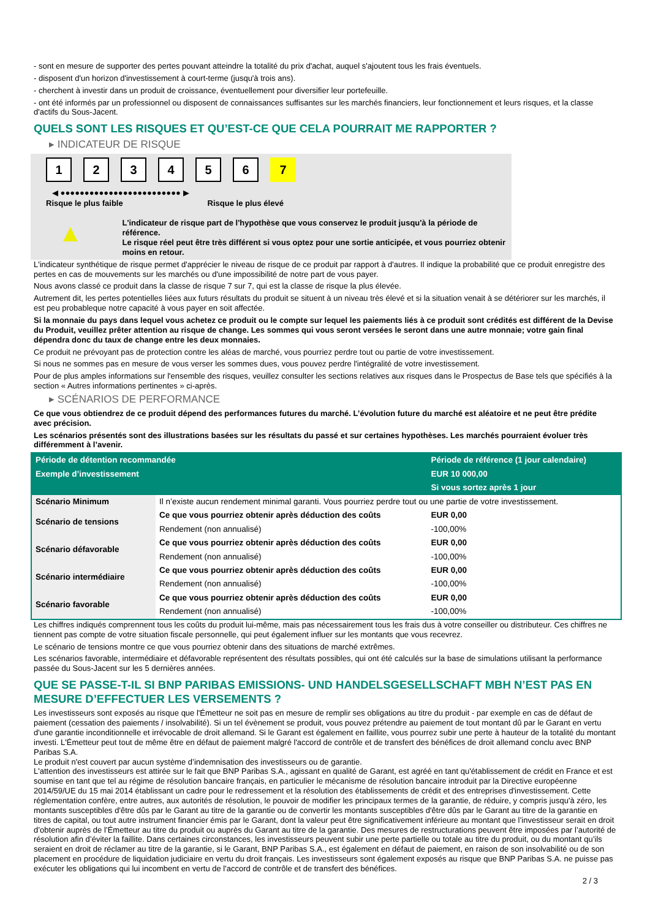- sont en mesure de supporter des pertes pouvant atteindre la totalité du prix d'achat, auquel s'ajoutent tous les frais éventuels.
- disposent d'un horizon d'investissement à court-terme (jusqu'à trois ans).
- cherchent à investir dans un produit de croissance, éventuellement pour diversifier leur portefeuille.
- ont été informés par un professionnel ou disposent de connaissances suffisantes sur les marchés financiers, leur fonctionnement et leurs risques, et la classe d'actifs du Sous-Jacent.
QUELS SONT LES RISQUES ET QU’EST-CE QUE CELA POURRAIT ME RAPPORTER ?
▸ INDICATEUR DE RISQUE
1234567
◀ ●●●●●●●●●●●●●●●●●●●●●●●●● ▶
Risque le plus faible Risque le plus élevé
▲
L'indicateur de risque part de l'hypothèse que vous conservez le produit jusqu'à la période de référence.
Le risque réel peut être très différent si vous optez pour une sortie anticipée, et vous pourriez obtenir moins en retour.
L'indicateur synthétique de risque permet d'apprécier le niveau de risque de ce produit par rapport à d'autres. Il indique la probabilité que ce produit enregistre des pertes en cas de mouvements sur les marchés ou d'une impossibilité de notre part de vous payer.
Nous avons classé ce produit dans la classe de risque 7 sur 7, qui est la classe de risque la plus élevée.
Autrement dit, les pertes potentielles liées aux futurs résultats du produit se situent à un niveau très élevé et si la situation venait à se détériorer sur les marchés, il est peu probableque notre capacité à vous payer en soit affectée.
Si la monnaie du pays dans lequel vous achetez ce produit ou le compte sur lequel les paiements liés à ce produit sont crédités est différent de la Devise du Produit, veuillez prêter attention au risque de change. Les sommes qui vous seront versées le seront dans une autre monnaie; votre gain final dépendra donc du taux de change entre les deux monnaies.
Ce produit ne prévoyant pas de protection contre les aléas de marché, vous pourriez perdre tout ou partie de votre investissement.
Si nous ne sommes pas en mesure de vous verser les sommes dues, vous pouvez perdre l'intégralité de votre investissement.
Pour de plus amples informations sur l'ensemble des risques, veuillez consulter les sections relatives aux risques dans le Prospectus de Base tels que spécifiés à la section « Autres informations pertinentes » ci-après.
▸ SCÉNARIOS DE PERFORMANCE
Ce que vous obtiendrez de ce produit dépend des performances futures du marché. L’évolution future du marché est aléatoire et ne peut être prédite avec précision.
Les scénarios présentés sont des illustrations basées sur les résultats du passé et sur certaines hypothèses. Les marchés pourraient évoluer très différemment à l’avenir.
| Période de détention recommandée | | Période de référence (1 jour calendaire) |
| Exemple d’investissement | | EUR 10 000,00 |
| | | Si vous sortez après 1 jour |
| Scénario Minimum | Il n’existe aucun rendement minimal garanti. Vous pourriez perdre tout ou une partie de votre investissement. | |
| Scénario de tensions | Ce que vous pourriez obtenir après déduction des coûts | EUR 0,00 |
| | Rendement (non annualisé) | -100,00% |
| Scénario défavorable | Ce que vous pourriez obtenir après déduction des coûts | EUR 0,00 |
| | Rendement (non annualisé) | -100,00% |
| Scénario intermédiaire | Ce que vous pourriez obtenir après déduction des coûts | EUR 0,00 |
| | Rendement (non annualisé) | -100,00% |
| Scénario favorable | Ce que vous pourriez obtenir après déduction des coûts | EUR 0,00 |
| | Rendement (non annualisé) | -100,00% |
Les chiffres indiqués comprennent tous les coûts du produit lui-même, mais pas nécessairement tous les frais dus à votre conseiller ou distributeur. Ces chiffres ne tiennent pas compte de votre situation fiscale personnelle, qui peut également influer sur les montants que vous recevrez.
Le scénario de tensions montre ce que vous pourriez obtenir dans des situations de marché extrêmes.
Les scénarios favorable, intermédiaire et défavorable représentent des résultats possibles, qui ont été calculés sur la base de simulations utilisant la performance passée du Sous-Jacent sur les 5 dernières années.
QUE SE PASSE-T-IL SI BNP PARIBAS EMISSIONS- UND HANDELSGESELLSCHAFT MBH N’EST PAS EN MESURE D’EFFECTUER LES VERSEMENTS ?
Les investisseurs sont exposés au risque que l'Émetteur ne soit pas en mesure de remplir ses obligations au titre du produit - par exemple en cas de défaut de paiement (cessation des paiements / insolvabilité). Si un tel évènement se produit, vous pouvez prétendre au paiement de tout montant dû par le Garant en vertu d'une garantie inconditionnelle et irrévocable de droit allemand. Si le Garant est également en faillite, vous pourrez subir une perte à hauteur de la totalité du montant investi. L'Émetteur peut tout de même être en défaut de paiement malgré l'accord de contrôle et de transfert des bénéfices de droit allemand conclu avec BNP Paribas S.A.
Le produit n'est couvert par aucun système d’indemnisation des investisseurs ou de garantie.
L'attention des investisseurs est attirée sur le fait que BNP Paribas S.A., agissant en qualité de Garant, est agréé en tant qu'établissement de crédit en France et est soumise en tant que tel au régime de résolution bancaire français, en particulier le mécanisme de résolution bancaire introduit par la Directive européenne 2014/59/UE du 15 mai 2014 établissant un cadre pour le redressement et la résolution des établissements de crédit et des entreprises d'investissement. Cette réglementation confère, entre autres, aux autorités de résolution, le pouvoir de modifier les principaux termes de la garantie, de réduire, y compris jusqu'à zéro, les montants susceptibles d'être dûs par le Garant au titre de la garantie ou de convertir les montants susceptibles d'être dûs par le Garant au titre de la garantie en titres de capital, ou tout autre instrument financier émis par le Garant, dont la valeur peut être significativement inférieure au montant que l’investisseur serait en droit d’obtenir auprès de l’Émetteur au titre du produit ou auprès du Garant au titre de la garantie. Des mesures de restructurations peuvent être imposées par l’autorité de résolution afin d’éviter la faillite. Dans certaines circonstances, les investisseurs peuvent subir une perte partielle ou totale au titre du produit, ou du montant qu’ils seraient en droit de réclamer au titre de la garantie, si le Garant, BNP Paribas S.A., est également en défaut de paiement, en raison de son insolvabilité ou de son placement en procédure de liquidation judiciaire en vertu du droit français. Les investisseurs sont également exposés au risque que BNP Paribas S.A. ne puisse pas exécuter les obligations qui lui incombent en vertu de l'accord de contrôle et de transfert des bénéfices.
2 / 3